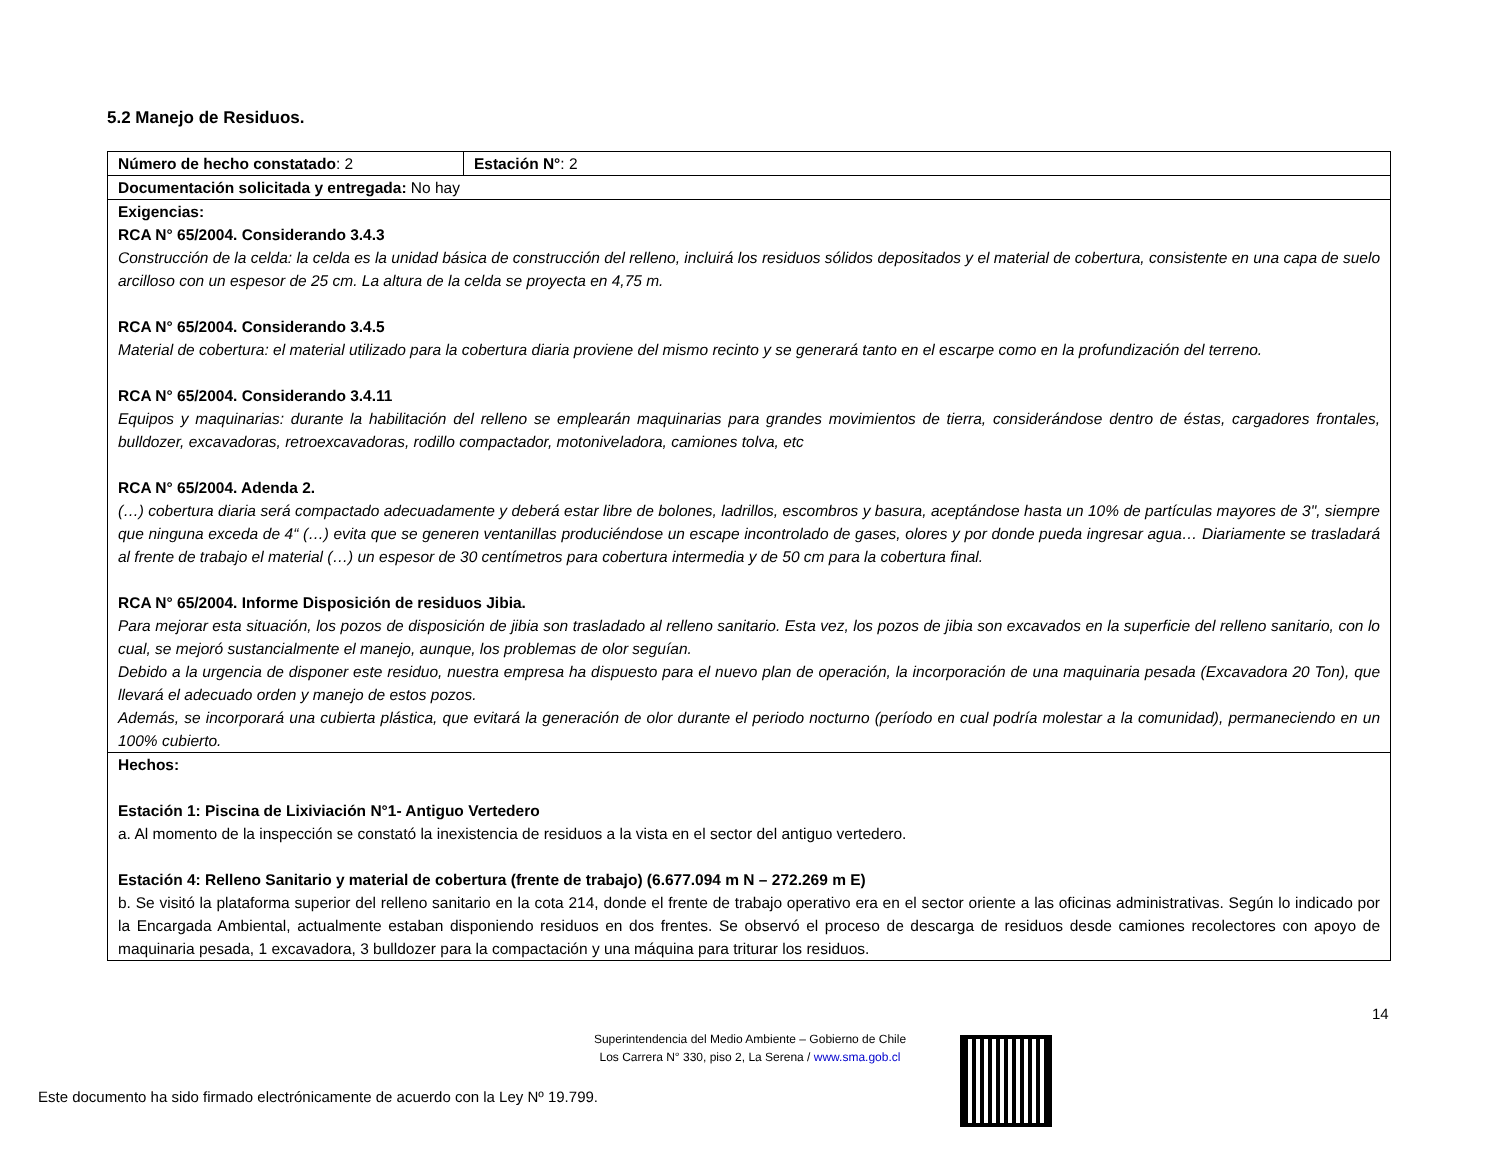5.2 Manejo de Residuos.
| Número de hecho constatado : 2 | Estación N° : 2 |
| Documentación solicitada y entregada: No hay | |
| Exigencias: RCA N° 65/2004. Considerando 3.4.3 Construcción de la celda: la celda es la unidad básica de construcción del relleno, incluirá los residuos sólidos depositados y el material de cobertura, consistente en una capa de suelo arcilloso con un espesor de 25 cm. La altura de la celda se proyecta en 4,75 m. RCA N° 65/2004. Considerando 3.4.5 Material de cobertura: el material utilizado para la cobertura diaria proviene del mismo recinto y se generará tanto en el escarpe como en la profundización del terreno. RCA N° 65/2004. Considerando 3.4.11 Equipos y maquinarias: durante la habilitación del relleno se emplearán maquinarias para grandes movimientos de tierra, considerándose dentro de éstas, cargadores frontales, bulldozer, excavadoras, retroexcavadoras, rodillo compactador, motoniveladora, camiones tolva, etc RCA N° 65/2004. Adenda 2. (…) cobertura diaria será compactado adecuadamente y deberá estar libre de bolones, ladrillos, escombros y basura, aceptándose hasta un 10% de partículas mayores de 3", siempre que ninguna exceda de 4“ (…) evita que se generen ventanillas produciéndose un escape incontrolado de gases, olores y por donde pueda ingresar agua… Diariamente se trasladará al frente de trabajo el material (…) un espesor de 30 centímetros para cobertura intermedia y de 50 cm para la cobertura final. RCA N° 65/2004. Informe Disposición de residuos Jibia. Para mejorar esta situación, los pozos de disposición de jibia son trasladado al relleno sanitario. Esta vez, los pozos de jibia son excavados en la superficie del relleno sanitario, con lo cual, se mejoró sustancialmente el manejo, aunque, los problemas de olor seguían. Debido a la urgencia de disponer este residuo, nuestra empresa ha dispuesto para el nuevo plan de operación, la incorporación de una maquinaria pesada (Excavadora 20 Ton), que llevará el adecuado orden y manejo de estos pozos. Además, se incorporará una cubierta plástica, que evitará la generación de olor durante el periodo nocturno (período en cual podría molestar a la comunidad), permaneciendo en un 100% cubierto. | |
| Hechos: Estación 1: Piscina de Lixiviación N°1- Antiguo Vertedero a. Al momento de la inspección se constató la inexistencia de residuos a la vista en el sector del antiguo vertedero. Estación 4: Relleno Sanitario y material de cobertura (frente de trabajo) (6.677.094 m N – 272.269 m E) b. Se visitó la plataforma superior del relleno sanitario en la cota 214, donde el frente de trabajo operativo era en el sector oriente a las oficinas administrativas. Según lo indicado por la Encargada Ambiental, actualmente estaban disponiendo residuos en dos frentes. Se observó el proceso de descarga de residuos desde camiones recolectores con apoyo de maquinaria pesada, 1 excavadora, 3 bulldozer para la compactación y una máquina para triturar los residuos. | |
14
Superintendencia del Medio Ambiente – Gobierno de Chile
Los Carrera N° 330, piso 2, La Serena / www.sma.gob.cl
Este documento ha sido firmado electrónicamente de acuerdo con la Ley Nº 19.799.